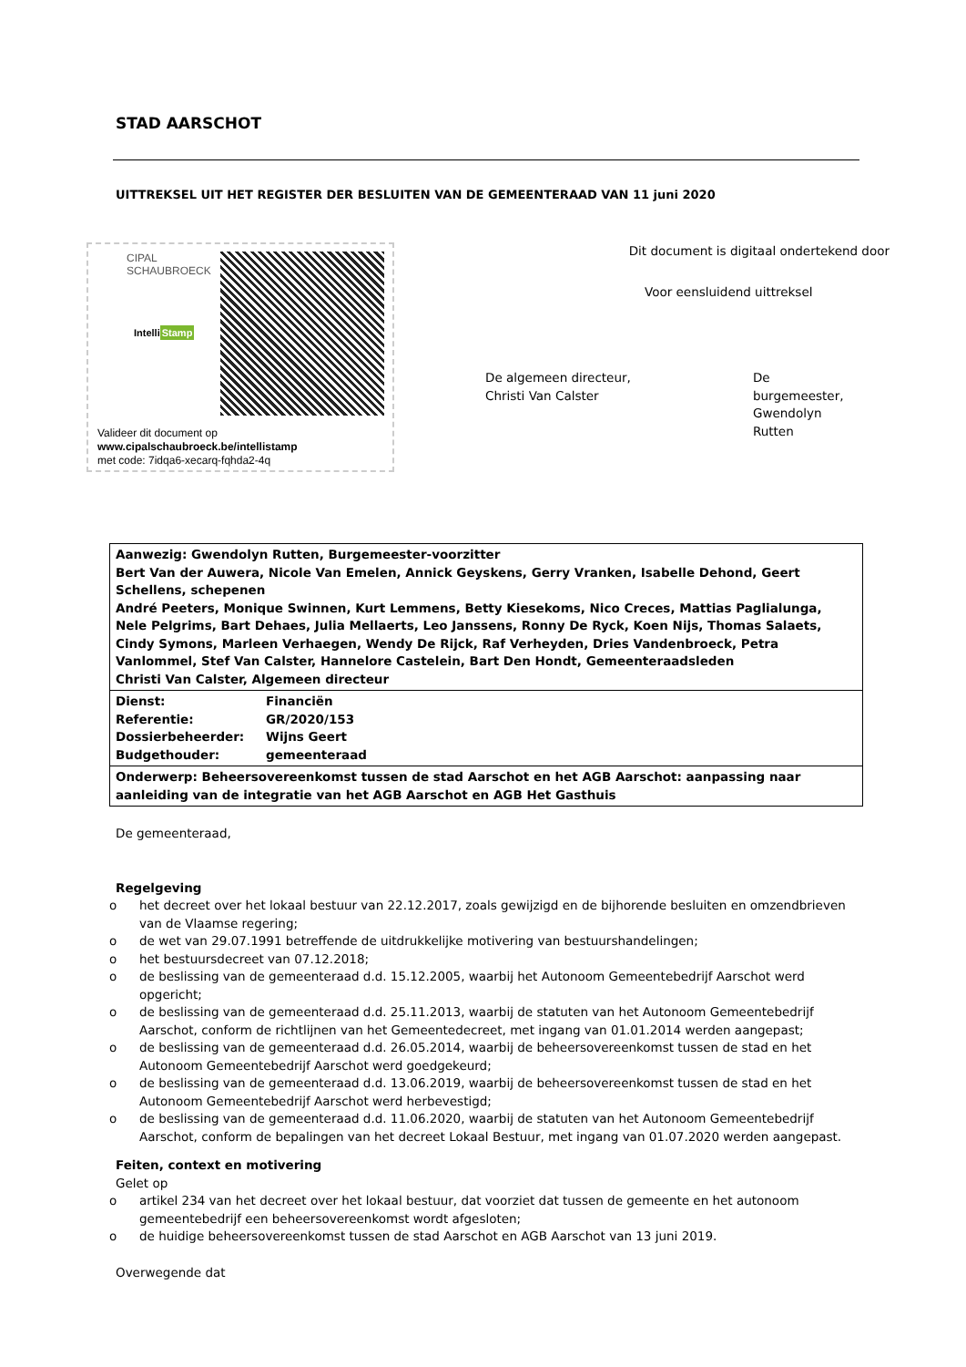STAD AARSCHOT
UITTREKSEL UIT HET REGISTER DER BESLUITEN VAN DE GEMEENTERAAD VAN 11 juni 2020
CIPAL
SCHAUBROECK
IntelliStamp
Validee​r dit document op
www.cipalschaubroeck.be/intellistamp
met code: 7idqa6-xecarq-fqhda2-4q
Dit document is digitaal ondertekend door
Voor eensluidend uittreksel
De algemeen directeur,
Christi Van Calster
De burgemeester,
Gwendolyn Rutten
| Aanwezig: Gwendolyn Rutten, Burgemeester-voorzitter Bert Van der Auwera, Nicole Van Emelen, Annick Geyskens, Gerry Vranken, Isabelle Dehond, Geert Schellens, schepenen André Peeters, Monique Swinnen, Kurt Lemmens, Betty Kiesekoms, Nico Creces, Mattias Paglialunga, Nele Pelgrims, Bart Dehaes, Julia Mellaerts, Leo Janssens, Ronny De Ryck, Koen Nijs, Thomas Salaets, Cindy Symons, Marleen Verhaegen, Wendy De Rijck, Raf Verheyden, Dries Vandenbroeck, Petra Vanlommel, Stef Van Calster, Hannelore Castelein, Bart Den Hondt, Gemeenteraadsleden Christi Van Calster, Algemeen directeur |
| / Dienst: / Financiën / / Referentie: / GR/2020/153 / / Dossierbeheerder: / Wijns Geert / / Budgethouder: / gemeenteraad / |
| Onderwerp: Beheersovereenkomst tussen de stad Aarschot en het AGB Aarschot: aanpassing naar aanleiding van de integratie van het AGB Aarschot en AGB Het Gasthuis |
De gemeenteraad,
Regelgeving
o het decreet over het lokaal bestuur van 22.12.2017, zoals gewijzigd en de bijhorende besluiten en omzendbrieven van de Vlaamse regering;
o de wet van 29.07.1991 betreffende de uitdrukkelijke motivering van bestuurshandelingen;
o het bestuursdecreet van 07.12.2018;
o de beslissing van de gemeenteraad d.d. 15.12.2005, waarbij het Autonoom Gemeentebedrijf Aarschot werd opgericht;
o de beslissing van de gemeenteraad d.d. 25.11.2013, waarbij de statuten van het Autonoom Gemeentebedrijf Aarschot, conform de richtlijnen van het Gemeentedecreet, met ingang van 01.01.2014 werden aangepast;
o de beslissing van de gemeenteraad d.d. 26.05.2014, waarbij de beheersovereenkomst tussen de stad en het Autonoom Gemeentebedrijf Aarschot werd goedgekeurd;
o de beslissing van de gemeenteraad d.d. 13.06.2019, waarbij de beheersovereenkomst tussen de stad en het Autonoom Gemeentebedrijf Aarschot werd herbevestigd;
o de beslissing van de gemeenteraad d.d. 11.06.2020, waarbij de statuten van het Autonoom Gemeentebedrijf Aarschot, conform de bepalingen van het decreet Lokaal Bestuur, met ingang van 01.07.2020 werden aangepast.
Feiten, context en motivering
Gelet op
o artikel 234 van het decreet over het lokaal bestuur, dat voorziet dat tussen de gemeente en het autonoom gemeentebedrijf een beheersovereenkomst wordt afgesloten;
o de huidige beheersovereenkomst tussen de stad Aarschot en AGB Aarschot van 13 juni 2019.
Overwegende dat